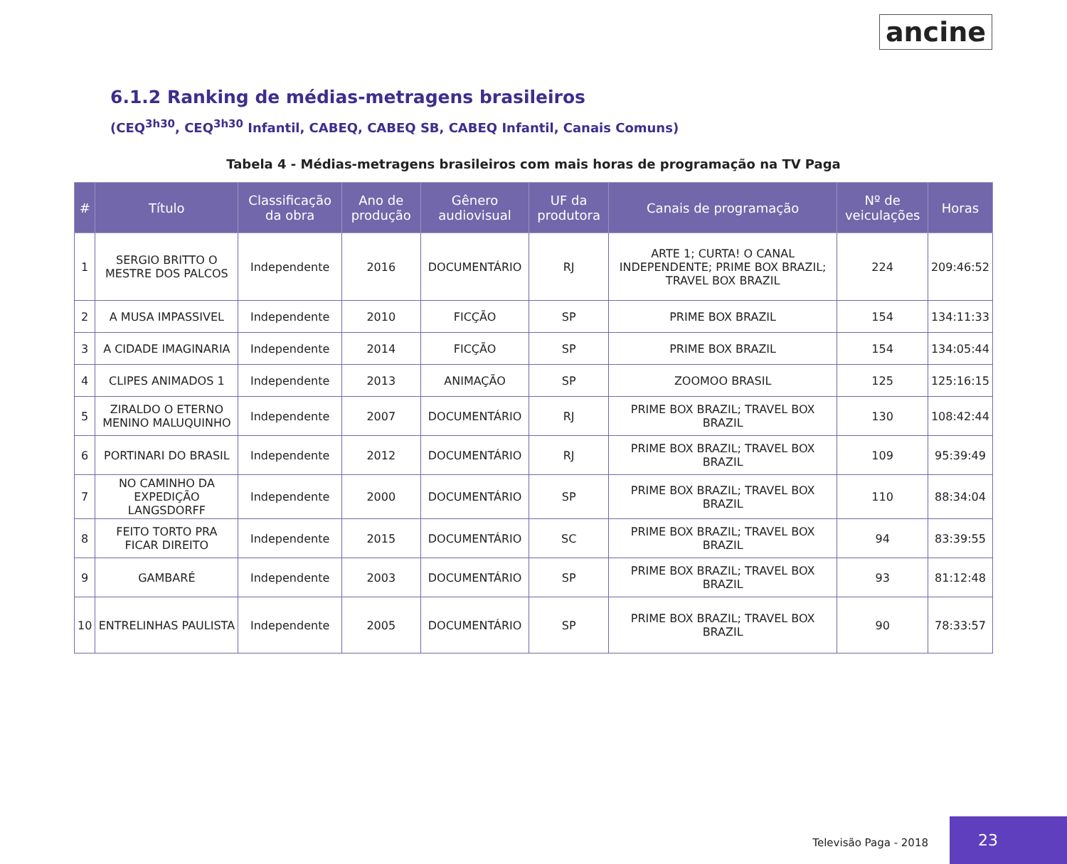ancine
6.1.2 Ranking de médias-metragens brasileiros
(CEQ<sup>3h30</sup>, CEQ<sup>3h30</sup> Infantil, CABEQ, CABEQ SB, CABEQ Infantil, Canais Comuns)
Tabela 4 - Médias-metragens brasileiros com mais horas de programação na TV Paga
| # | Título | Classificação da obra | Ano de produção | Gênero audiovisual | UF da produtora | Canais de programação | Nº de veiculações | Horas |
| --- | --- | --- | --- | --- | --- | --- | --- | --- |
| 1 | SERGIO BRITTO O MESTRE DOS PALCOS | Independente | 2016 | DOCUMENTÁRIO | RJ | ARTE 1; CURTA! O CANAL INDEPENDENTE; PRIME BOX BRAZIL; TRAVEL BOX BRAZIL | 224 | 209:46:52 |
| 2 | A MUSA IMPASSIVEL | Independente | 2010 | FICÇÃO | SP | PRIME BOX BRAZIL | 154 | 134:11:33 |
| 3 | A CIDADE IMAGINARIA | Independente | 2014 | FICÇÃO | SP | PRIME BOX BRAZIL | 154 | 134:05:44 |
| 4 | CLIPES ANIMADOS 1 | Independente | 2013 | ANIMAÇÃO | SP | ZOOMOO BRASIL | 125 | 125:16:15 |
| 5 | ZIRALDO O ETERNO MENINO MALUQUINHO | Independente | 2007 | DOCUMENTÁRIO | RJ | PRIME BOX BRAZIL; TRAVEL BOX BRAZIL | 130 | 108:42:44 |
| 6 | PORTINARI DO BRASIL | Independente | 2012 | DOCUMENTÁRIO | RJ | PRIME BOX BRAZIL; TRAVEL BOX BRAZIL | 109 | 95:39:49 |
| 7 | NO CAMINHO DA EXPEDIÇÃO LANGSDORFF | Independente | 2000 | DOCUMENTÁRIO | SP | PRIME BOX BRAZIL; TRAVEL BOX BRAZIL | 110 | 88:34:04 |
| 8 | FEITO TORTO PRA FICAR DIREITO | Independente | 2015 | DOCUMENTÁRIO | SC | PRIME BOX BRAZIL; TRAVEL BOX BRAZIL | 94 | 83:39:55 |
| 9 | GAMBARÉ | Independente | 2003 | DOCUMENTÁRIO | SP | PRIME BOX BRAZIL; TRAVEL BOX BRAZIL | 93 | 81:12:48 |
| 10 | ENTRELINHAS PAULISTA | Independente | 2005 | DOCUMENTÁRIO | SP | PRIME BOX BRAZIL; TRAVEL BOX BRAZIL | 90 | 78:33:57 |
Televisão Paga - 2018
23